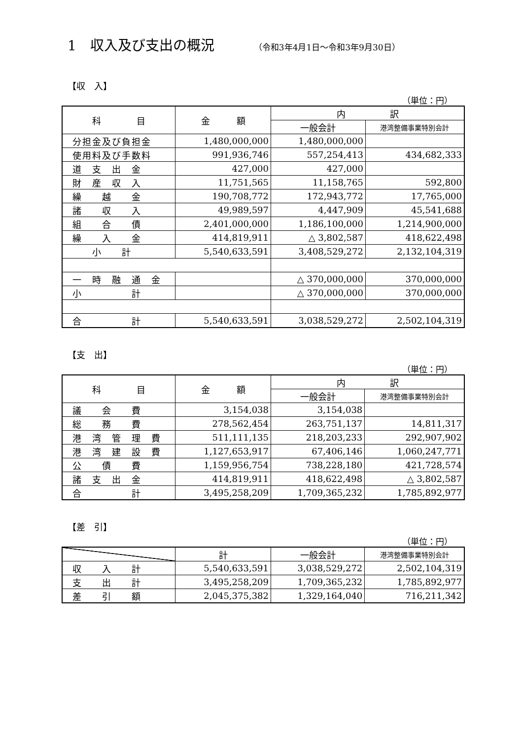1　収入及び支出の概況 （令和3年4月1日～令和3年9月30日）
【収　入】
（単位：円）
| 科 目 | 金 額 | 内 訳 | |
| --- | --- | --- | --- |
| | | 一般会計 | 港湾整備事業特別会計 |
| 分担金及び負担金 | 1,480,000,000 | 1,480,000,000 | |
| 使用料及び手数料 | 991,936,746 | 557,254,413 | 434,682,333 |
| 道 支 出 金 | 427,000 | 427,000 | |
| 財 産 収 入 | 11,751,565 | 11,158,765 | 592,800 |
| 繰 越 金 | 190,708,772 | 172,943,772 | 17,765,000 |
| 諸 収 入 | 49,989,597 | 4,447,909 | 45,541,688 |
| 組 合 債 | 2,401,000,000 | 1,186,100,000 | 1,214,900,000 |
| 繰 入 金 | 414,819,911 | △ 3,802,587 | 418,622,498 |
| 小 計 | 5,540,633,591 | 3,408,529,272 | 2,132,104,319 |
| 一 時 融 通 金 | | △ 370,000,000 | 370,000,000 |
| 小 計 | | △ 370,000,000 | 370,000,000 |
| 合 計 | 5,540,633,591 | 3,038,529,272 | 2,502,104,319 |
【支　出】
（単位：円）
| 科 目 | 金 額 | 内 訳 | |
| --- | --- | --- | --- |
| | | 一般会計 | 港湾整備事業特別会計 |
| 議 会 費 | 3,154,038 | 3,154,038 | |
| 総 務 費 | 278,562,454 | 263,751,137 | 14,811,317 |
| 港 湾 管 理 費 | 511,111,135 | 218,203,233 | 292,907,902 |
| 港 湾 建 設 費 | 1,127,653,917 | 67,406,146 | 1,060,247,771 |
| 公 債 費 | 1,159,956,754 | 738,228,180 | 421,728,574 |
| 諸 支 出 金 | 414,819,911 | 418,622,498 | △ 3,802,587 |
| 合 計 | 3,495,258,209 | 1,709,365,232 | 1,785,892,977 |
【差　引】
（単位：円）
| | 計 | 一般会計 | 港湾整備事業特別会計 |
| --- | --- | --- | --- |
| 収 入 計 | 5,540,633,591 | 3,038,529,272 | 2,502,104,319 |
| 支 出 計 | 3,495,258,209 | 1,709,365,232 | 1,785,892,977 |
| 差 引 額 | 2,045,375,382 | 1,329,164,040 | 716,211,342 |